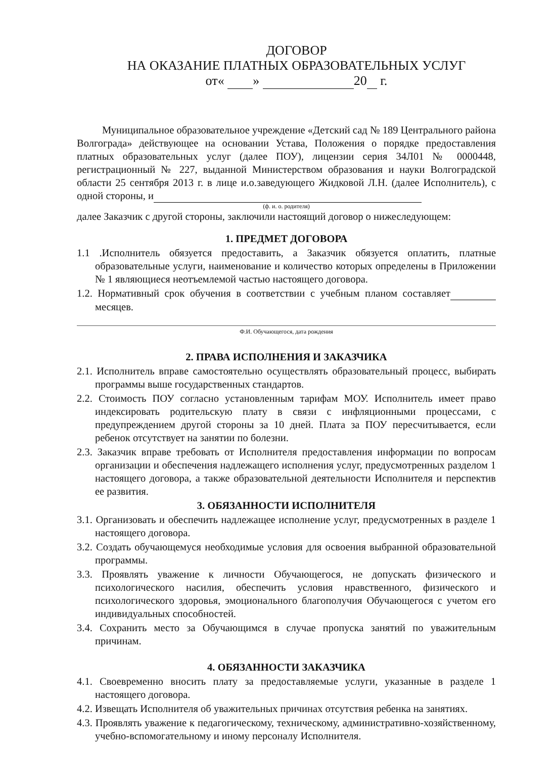ДОГОВОР
НА ОКАЗАНИЕ ПЛАТНЫХ ОБРАЗОВАТЕЛЬНЫХ УСЛУГ
от« » 20 г.
Муниципальное образовательное учреждение «Детский сад № 189 Центрального района Волгограда» действующее на основании Устава, Положения о порядке предоставления платных образовательных услуг (далее ПОУ), лицензии серия 34Л01 № 0000448, регистрационный № 227, выданной Министерством образования и науки Волгоградской области 25 сентября 2013 г. в лице и.о.заведующего Жидковой Л.Н. (далее Исполнитель), с одной стороны, и
(ф. и. о. родителя)
далее Заказчик с другой стороны, заключили настоящий договор о нижеследующем:
1. ПРЕДМЕТ ДОГОВОРА
1.1 .Исполнитель обязуется предоставить, а Заказчик обязуется оплатить, платные образовательные услуги, наименование и количество которых определены в Приложении № 1 являющиеся неотъемлемой частью настоящего договора.
1.2. Нормативный срок обучения в соответствии с учебным планом составляет месяцев.
Ф.И. Обучающегося, дата рождения
2. ПРАВА ИСПОЛНЕНИЯ И ЗАКАЗЧИКА
2.1. Исполнитель вправе самостоятельно осуществлять образовательный процесс, выбирать программы выше государственных стандартов.
2.2. Стоимость ПОУ согласно установленным тарифам МОУ. Исполнитель имеет право индексировать родительскую плату в связи с инфляционными процессами, с предупреждением другой стороны за 10 дней. Плата за ПОУ пересчитывается, если ребенок отсутствует на занятии по болезни.
2.3. Заказчик вправе требовать от Исполнителя предоставления информации по вопросам организации и обеспечения надлежащего исполнения услуг, предусмотренных разделом 1 настоящего договора, а также образовательной деятельности Исполнителя и перспектив ее развития.
3. ОБЯЗАННОСТИ ИСПОЛНИТЕЛЯ
3.1. Организовать и обеспечить надлежащее исполнение услуг, предусмотренных в разделе 1 настоящего договора.
3.2. Создать обучающемуся необходимые условия для освоения выбранной образовательной программы.
3.3. Проявлять уважение к личности Обучающегося, не допускать физического и психологического насилия, обеспечить условия нравственного, физического и психологического здоровья, эмоционального благополучия Обучающегося с учетом его индивидуальных способностей.
3.4. Сохранить место за Обучающимся в случае пропуска занятий по уважительным причинам.
4. ОБЯЗАННОСТИ ЗАКАЗЧИКА
4.1. Своевременно вносить плату за предоставляемые услуги, указанные в разделе 1 настоящего договора.
4.2. Извещать Исполнителя об уважительных причинах отсутствия ребенка на занятиях.
4.3. Проявлять уважение к педагогическому, техническому, административно-хозяйственному, учебно-вспомогательному и иному персоналу Исполнителя.